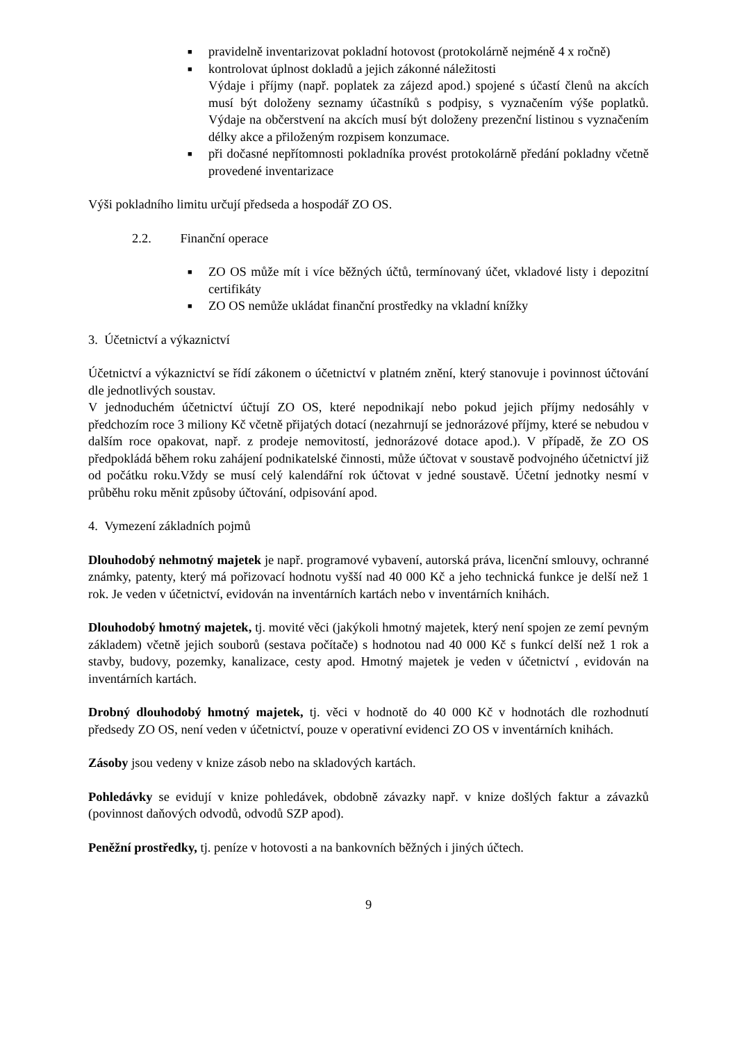■ pravidelně inventarizovat pokladní hotovost (protokolárně nejméně 4 x ročně)
■ kontrolovat úplnost dokladů a jejich zákonné náležitosti
Výdaje i příjmy (např. poplatek za zájezd apod.) spojené s účastí členů na akcích musí být doloženy seznamy účastníků s podpisy, s vyznačením výše poplatků. Výdaje na občerstvení na akcích musí být doloženy prezenční listinou s vyznačením délky akce a přiloženým rozpisem konzumace.
■ při dočasné nepřítomnosti pokladníka provést protokolárně předání pokladny včetně provedené inventarizace
Výši pokladního limitu určují předseda a hospodář ZO OS.
2.2. Finanční operace
■ ZO OS může mít i více běžných účtů, termínovaný účet, vkladové listy i depozitní certifikáty
■ ZO OS nemůže ukládat finanční prostředky na vkladní knížky
3. Účetnictví a výkaznictví
Účetnictví a výkaznictví se řídí zákonem o účetnictví v platném znění, který stanovuje i povinnost účtování dle jednotlivých soustav.
V jednoduchém účetnictví účtují ZO OS, které nepodnikají nebo pokud jejich příjmy nedosáhly v předchozím roce 3 miliony Kč včetně přijatých dotací (nezahrnují se jednorázové příjmy, které se nebudou v dalším roce opakovat, např. z prodeje nemovitostí, jednorázové dotace apod.). V případě, že ZO OS předpokládá během roku zahájení podnikatelské činnosti, může účtovat v soustavě podvojného účetnictví již od počátku roku.Vždy se musí celý kalendářní rok účtovat v jedné soustavě. Účetní jednotky nesmí v průběhu roku měnit způsoby účtování, odpisování apod.
4. Vymezení základních pojmů
Dlouhodobý nehmotný majetek je např. programové vybavení, autorská práva, licenční smlouvy, ochranné známky, patenty, který má pořizovací hodnotu vyšší nad 40 000 Kč a jeho technická funkce je delší než 1 rok. Je veden v účetnictví, evidován na inventárních kartách nebo v inventárních knihách.
Dlouhodobý hmotný majetek, tj. movité věci (jakýkoli hmotný majetek, který není spojen ze zemí pevným základem) včetně jejich souborů (sestava počítače) s hodnotou nad 40 000 Kč s funkcí delší než 1 rok a stavby, budovy, pozemky, kanalizace, cesty apod. Hmotný majetek je veden v účetnictví , evidován na inventárních kartách.
Drobný dlouhodobý hmotný majetek, tj. věci v hodnotě do 40 000 Kč v hodnotách dle rozhodnutí předsedy ZO OS, není veden v účetnictví, pouze v operativní evidenci ZO OS v inventárních knihách.
Zásoby jsou vedeny v knize zásob nebo na skladových kartách.
Pohledávky se evidují v knize pohledávek, obdobně závazky např. v knize došlých faktur a závazků (povinnost daňových odvodů, odvodů SZP apod).
Peněžní prostředky, tj. peníze v hotovosti a na bankovních běžných i jiných účtech.
9